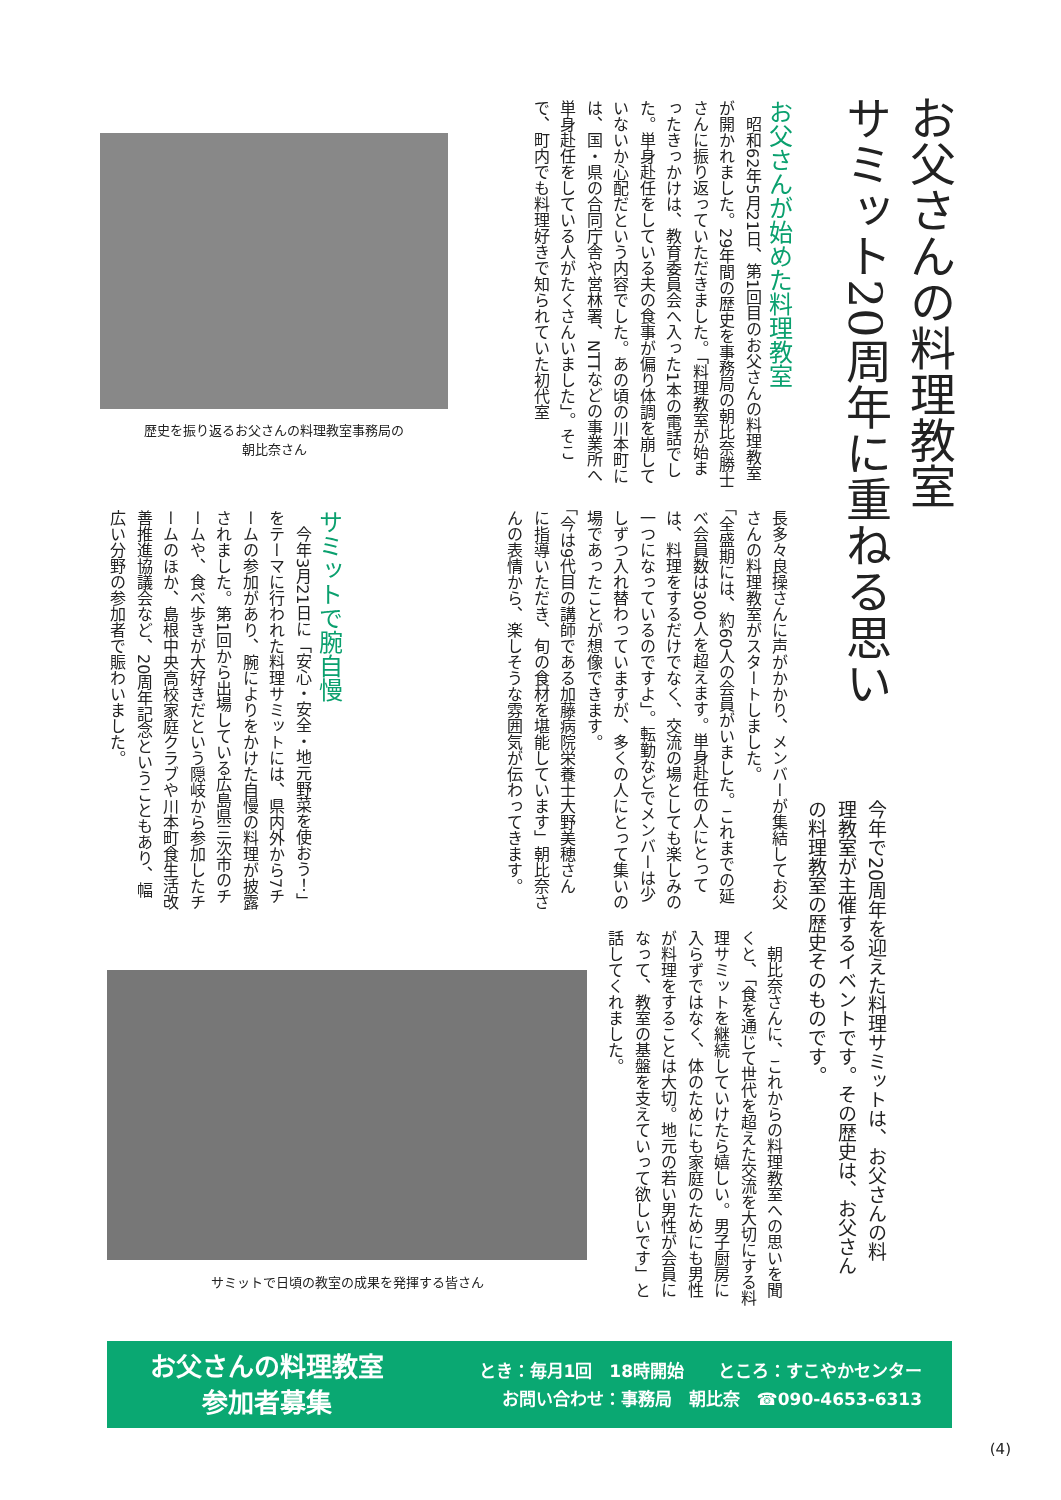お父さんの料理教室
サミット20周年に重ねる思い
今年で20周年を迎えた料理サミットは、お父さんの料理教室が主催するイベントです。その歴史は、お父さんの料理教室の歴史そのものです。
お父さんが始めた料理教室
　昭和62年5月21日、第1回目のお父さんの料理教室が開かれました。29年間の歴史を事務局の朝比奈勝士さんに振り返っていただきました。「料理教室が始まったきっかけは、教育委員会へ入った1本の電話でした。単身赴任をしている夫の食事が偏り体調を崩していないか心配だという内容でした。あの頃の川本町には、国・県の合同庁舎や営林署、NTTなどの事業所へ単身赴任をしている人がたくさんいました」。そこで、町内でも料理好きで知られていた初代室
歴史を振り返るお父さんの料理教室事務局の
朝比奈さん
長多々良操さんに声がかかり、メンバーが集結してお父さんの料理教室がスタートしました。
「全盛期には、約60人の会員がいました。これまでの延べ会員数は300人を超えます。単身赴任の人にとっては、料理をするだけでなく、交流の場としても楽しみの一つになっているのですよ」。転勤などでメンバーは少しずつ入れ替わっていますが、多くの人にとって集いの場であったことが想像できます。
「今は9代目の講師である加藤病院栄養士大野美穂さんに指導いただき、旬の食材を堪能しています」朝比奈さんの表情から、楽しそうな雰囲気が伝わってきます。
サミットで腕自慢
　今年3月21日に「安心・安全・地元野菜を使おう！」をテーマに行われた料理サミットには、県内外から7チームの参加があり、腕によりをかけた自慢の料理が披露されました。第1回から出場している広島県三次市のチームや、食べ歩きが大好きだという隠岐から参加したチームのほか、島根中央高校家庭クラブや川本町食生活改善推進協議会など、20周年記念ということもあり、幅広い分野の参加者で賑わいました。
　朝比奈さんに、これからの料理教室への思いを聞くと、「食を通じて世代を超えた交流を大切にする料理サミットを継続していけたら嬉しい。男子厨房に入らずではなく、体のためにも家庭のためにも男性が料理をすることは大切。地元の若い男性が会員になって、教室の基盤を支えていって欲しいです」と話してくれました。
サミットで日頃の教室の成果を発揮する皆さん
お父さんの料理教室
参加者募集
とき：毎月1回　18時開始　　ところ：すこやかセンター
お問い合わせ：事務局　朝比奈　☎090-4653-6313
(4)